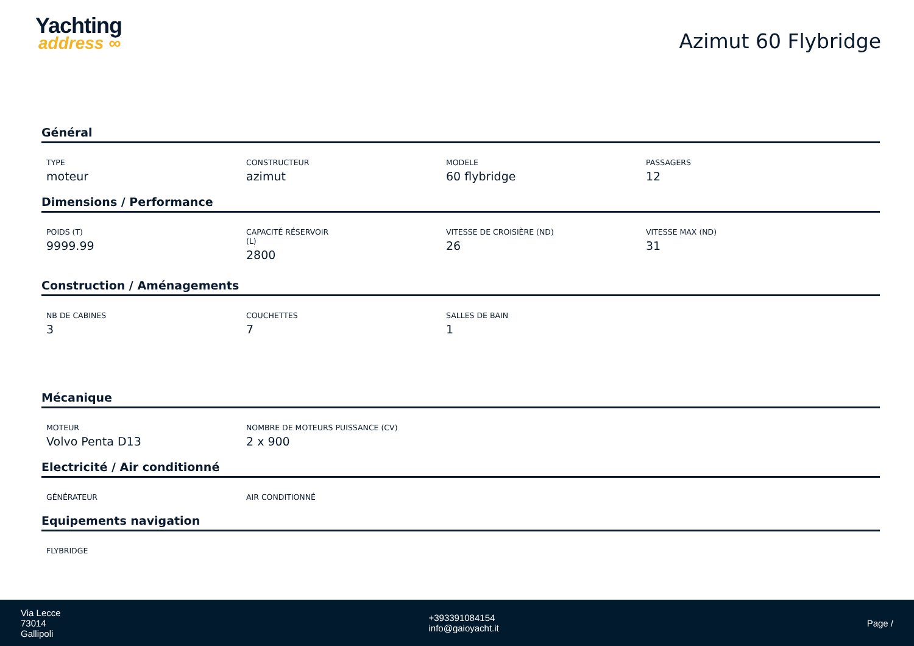Yachting
address ∞
Azimut 60 Flybridge
Général
TYPE
moteur
CONSTRUCTEUR
azimut
MODELE
60 flybridge
PASSAGERS
12
Dimensions / Performance
POIDS (T)
9999.99
CAPACITÉ RÉSERVOIR
(L)
2800
VITESSE DE CROISIÈRE (ND)
26
VITESSE MAX (ND)
31
Construction / Aménagements
NB DE CABINES
3
COUCHETTES
7
SALLES DE BAIN
1
Mécanique
MOTEUR
Volvo Penta D13
NOMBRE DE MOTEURS PUISSANCE (CV)
2 x 900
Electricité / Air conditionné
GÉNÉRATEUR AIR CONDITIONNÉ
Equipements navigation
FLYBRIDGE
Via Lecce
73014
Gallipoli
+393391084154
info@gaioyacht.it
Page /